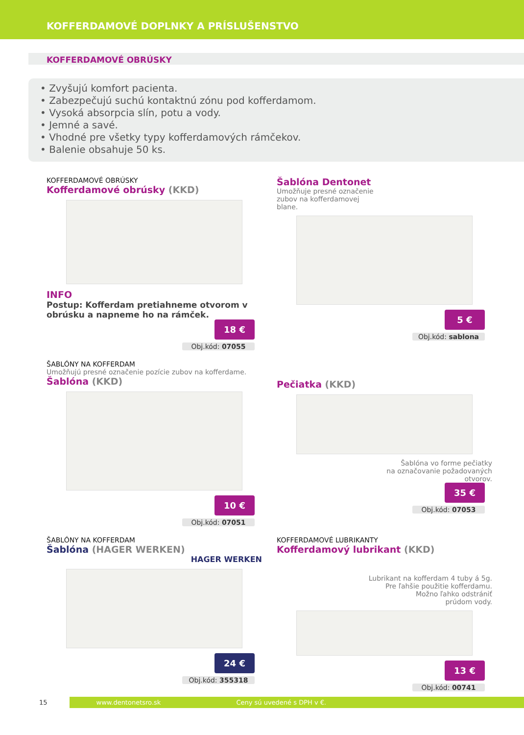KOFFERDAMOVÉ DOPLNKY A PRÍSLUŠENSTVO
KOFFERDAMOVÉ OBRÚSKY
• Zvyšujú komfort pacienta.
• Zabezpečujú suchú kontaktnú zónu pod kofferdamom.
• Vysoká absorpcia slín, potu a vody.
• Jemné a savé.
• Vhodné pre všetky typy kofferdamových rámčekov.
• Balenie obsahuje 50 ks.
KOFFERDAMOVÉ OBRÚSKY
Kofferdamové obrúsky (KKD)
INFO
Postup: Kofferdam pretiahneme otvorom v obrúsku a napneme ho na rámček.
18 €
Obj.kód: 07055
Šablóna Dentonet
Umožňuje presné označenie
zubov na kofferdamovej
blane.
5 €
Obj.kód: sablona
ŠABLÓNY NA KOFFERDAM
Umožňujú presné označenie pozície zubov na kofferdame.
Šablóna (KKD)
10 €
Obj.kód: 07051
Pečiatka (KKD)
Šablóna vo forme pečiatky
na označovanie požadovaných
otvorov.
35 €
Obj.kód: 07053
ŠABLÓNY NA KOFFERDAM
Šablóna (HAGER WERKEN)
HAGER WERKEN
24 €
Obj.kód: 355318
KOFFERDAMOVÉ LUBRIKANTY
Kofferdamový lubrikant (KKD)
Lubrikant na kofferdam 4 tuby á 5g.
Pre ľahšie použitie kofferdamu.
Možno ľahko odstrániť
prúdom vody.
13 €
Obj.kód: 00741
15
www.dentonetsro.sk Ceny sú uvedené s DPH v €.